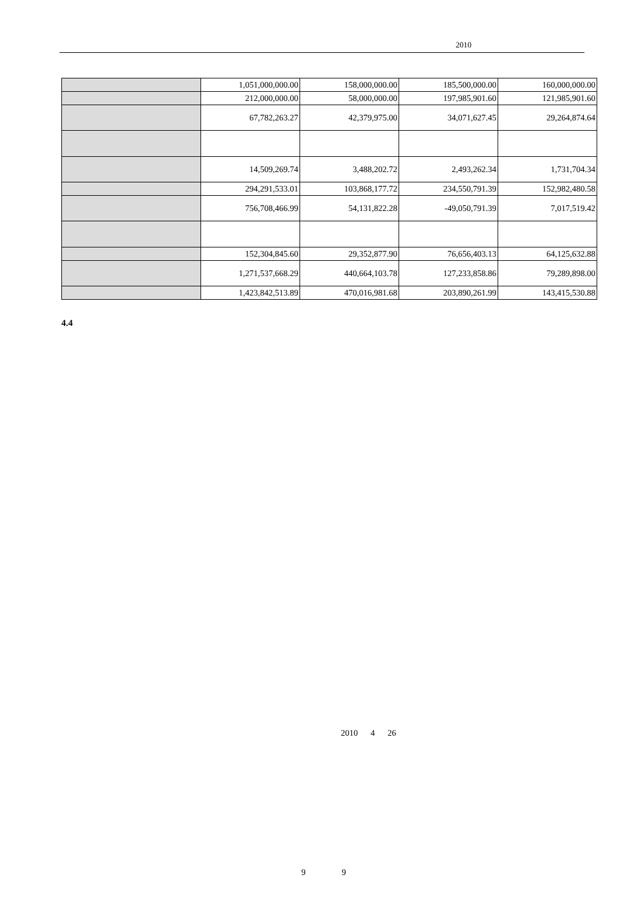2010
| | 1,051,000,000.00 | 158,000,000.00 | 185,500,000.00 | 160,000,000.00 |
| | 212,000,000.00 | 58,000,000.00 | 197,985,901.60 | 121,985,901.60 |
| | 67,782,263.27 | 42,379,975.00 | 34,071,627.45 | 29,264,874.64 |
| | 14,509,269.74 | 3,488,202.72 | 2,493,262.34 | 1,731,704.34 |
| | 294,291,533.01 | 103,868,177.72 | 234,550,791.39 | 152,982,480.58 |
| | 756,708,466.99 | 54,131,822.28 | -49,050,791.39 | 7,017,519.42 |
| | 152,304,845.60 | 29,352,877.90 | 76,656,403.13 | 64,125,632.88 |
| | 1,271,537,668.29 | 440,664,103.78 | 127,233,858.86 | 79,289,898.00 |
| | 1,423,842,513.89 | 470,016,981.68 | 203,890,261.99 | 143,415,530.88 |
4.4
2010 4 26
9 9